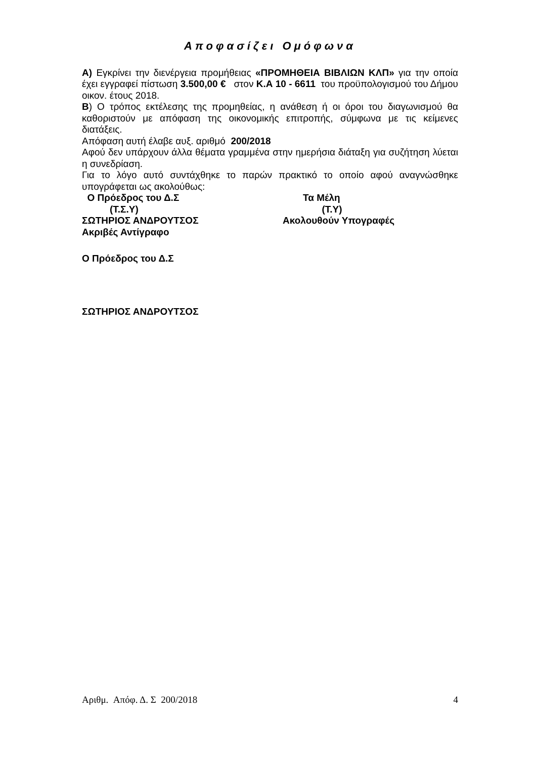Αποφασίζει Ομόφωνα
Α) Εγκρίνει την διενέργεια προμήθειας «ΠΡΟΜΗΘΕΙΑ ΒΙΒΛΙΩΝ ΚΛΠ» για την οποία έχει εγγραφεί πίστωση 3.500,00 € στον Κ.Α 10 - 6611 του προϋπολογισμού του Δήμου οικον. έτους 2018.
Β) Ο τρόπος εκτέλεσης της προμηθείας, η ανάθεση ή οι όροι του διαγωνισμού θα καθοριστούν με απόφαση της οικονομικής επιτροπής, σύμφωνα με τις κείμενες διατάξεις.
Απόφαση αυτή έλαβε αυξ. αριθμό 200/2018
Αφού δεν υπάρχουν άλλα θέματα γραμμένα στην ημερήσια διάταξη για συζήτηση λύεται η συνεδρίαση.
Για το λόγο αυτό συντάχθηκε το παρών πρακτικό το οποίο αφού αναγνώσθηκε υπογράφεται ως ακολούθως:
Ο Πρόεδρος του Δ.Σ Τα Μέλη
(Τ.Σ.Υ) (Τ.Υ)
ΣΩΤΗΡΙΟΣ ΑΝΔΡΟΥΤΣΟΣ Ακολουθούν Υπογραφές
Ακριβές Αντίγραφο
Ο Πρόεδρος του Δ.Σ
ΣΩΤΗΡΙΟΣ ΑΝΔΡΟΥΤΣΟΣ
Αριθμ. Απόφ. Δ. Σ 200/2018 4